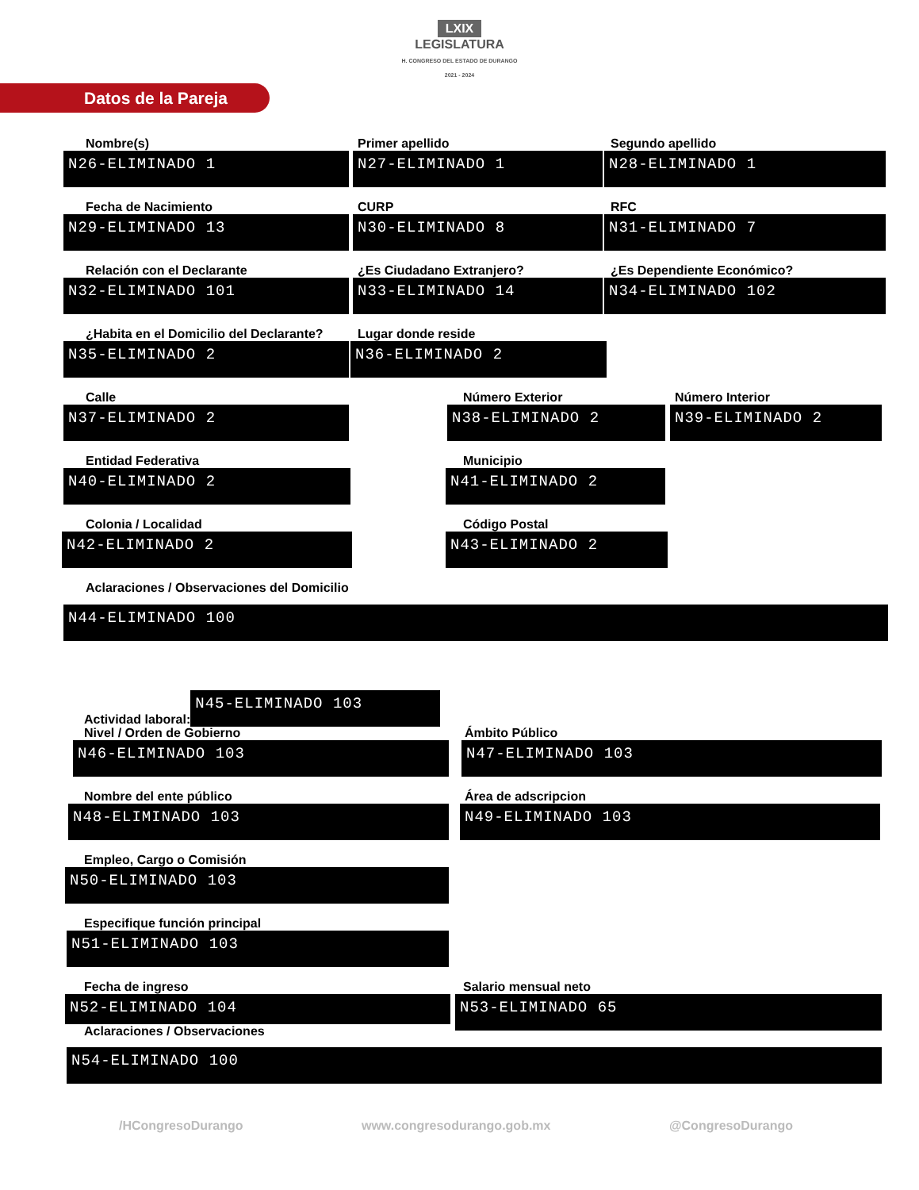LXIX
LEGISLATURA
H. CONGRESO DEL ESTADO DE DURANGO
2021 - 2024
Datos de la Pareja
Nombre(s)
N26-ELIMINADO 1
Primer apellido
N27-ELIMINADO 1
Segundo apellido
N28-ELIMINADO 1
Fecha de Nacimiento
N29-ELIMINADO 13
CURP
N30-ELIMINADO 8
RFC
N31-ELIMINADO 7
Relación con el Declarante
N32-ELIMINADO 101
¿Es Ciudadano Extranjero?
N33-ELIMINADO 14
¿Es Dependiente Económico?
N34-ELIMINADO 102
¿Habita en el Domicilio del Declarante?
N35-ELIMINADO 2
Lugar donde reside
N36-ELIMINADO 2
Calle
N37-ELIMINADO 2
Número Exterior
N38-ELIMINADO 2
Número Interior
N39-ELIMINADO 2
Entidad Federativa
N40-ELIMINADO 2
Municipio
N41-ELIMINADO 2
Colonia / Localidad
N42-ELIMINADO 2
Código Postal
N43-ELIMINADO 2
Aclaraciones / Observaciones del Domicilio
N44-ELIMINADO 100
Actividad laboral:
N45-ELIMINADO 103
Nivel / Orden de Gobierno
N46-ELIMINADO 103
Ámbito Público
N47-ELIMINADO 103
Nombre del ente público
N48-ELIMINADO 103
Área de adscripcion
N49-ELIMINADO 103
Empleo, Cargo o Comisión
N50-ELIMINADO 103
Especifique función principal
N51-ELIMINADO 103
Fecha de ingreso
N52-ELIMINADO 104
Aclaraciones / Observaciones
Salario mensual neto
N53-ELIMINADO 65
N54-ELIMINADO 100
/HCongresoDurango www.congresodurango.gob.mx @CongresoDurango